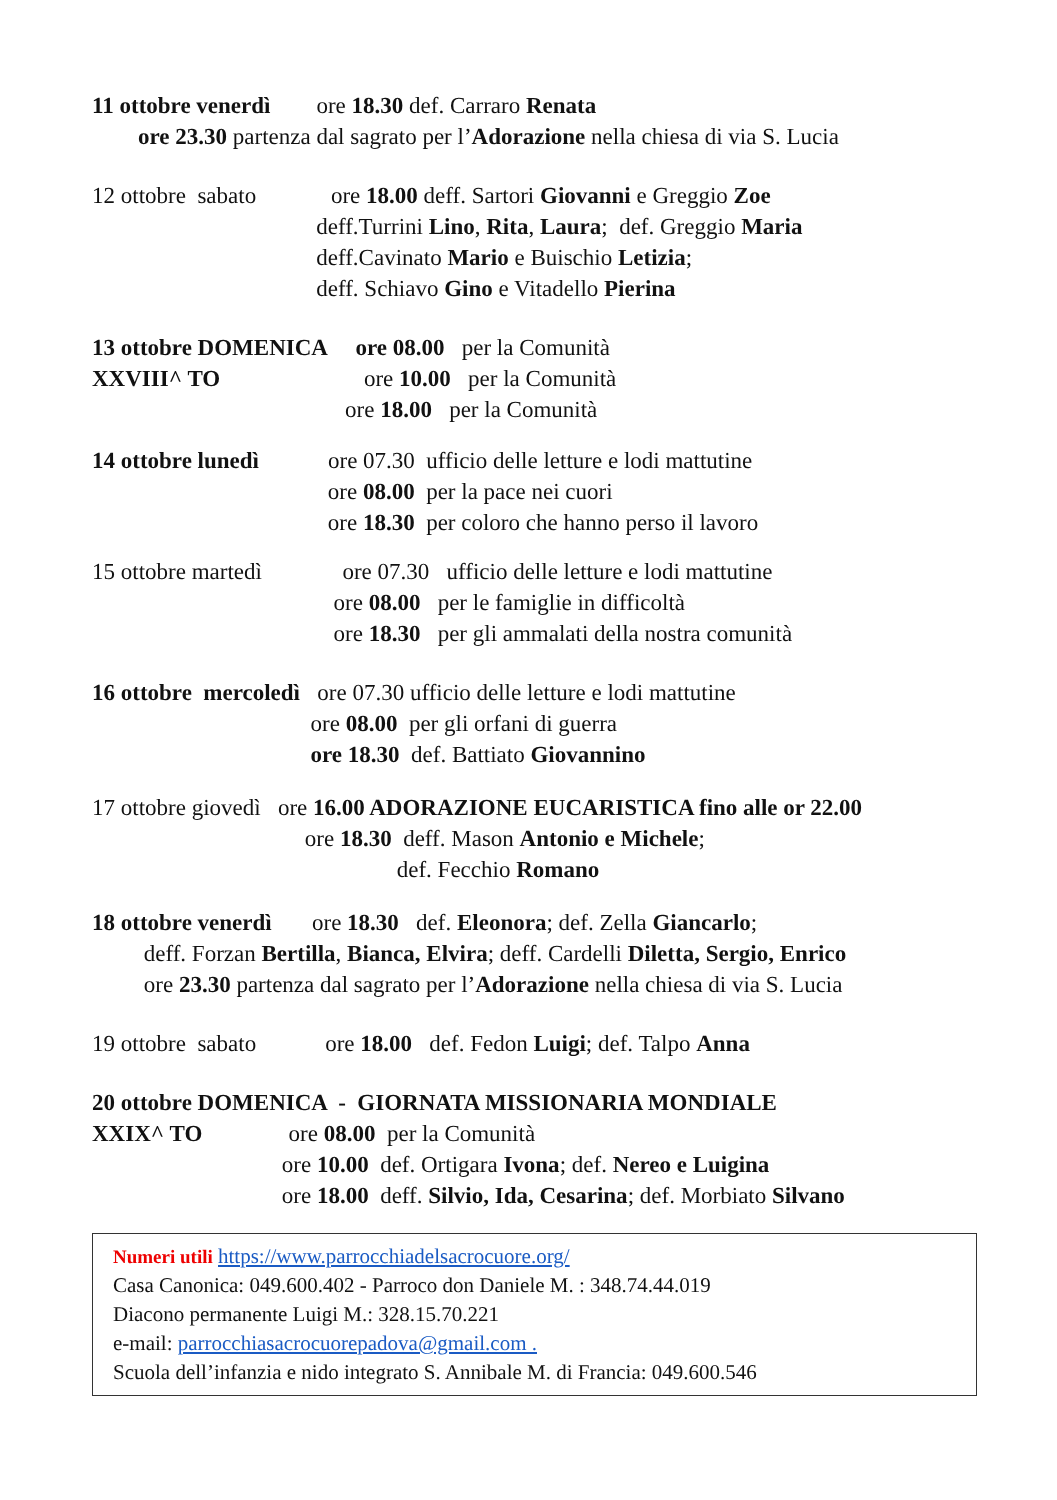11 ottobre venerdì ore 18.30 def. Carraro Renata
ore 23.30 partenza dal sagrato per l’Adorazione nella chiesa di via S. Lucia
12 ottobre sabato ore 18.00 deff. Sartori Giovanni e Greggio Zoe
deff.Turrini Lino, Rita, Laura; def. Greggio Maria
deff.Cavinato Mario e Buischio Letizia;
deff. Schiavo Gino e Vitadello Pierina
13 ottobre DOMENICA ore 08.00 per la Comunità
XXVIII^ TO ore 10.00 per la Comunità
ore 18.00 per la Comunità
14 ottobre lunedì ore 07.30 ufficio delle letture e lodi mattutine
ore 08.00 per la pace nei cuori
ore 18.30 per coloro che hanno perso il lavoro
15 ottobre martedì ore 07.30 ufficio delle letture e lodi mattutine
ore 08.00 per le famiglie in difficoltà
ore 18.30 per gli ammalati della nostra comunità
16 ottobre mercoledì ore 07.30 ufficio delle letture e lodi mattutine
ore 08.00 per gli orfani di guerra
ore 18.30 def. Battiato Giovannino
17 ottobre giovedì ore 16.00 ADORAZIONE EUCARISTICA fino alle or 22.00
ore 18.30 deff. Mason Antonio e Michele;
def. Fecchio Romano
18 ottobre venerdì ore 18.30 def. Eleonora; def. Zella Giancarlo;
deff. Forzan Bertilla, Bianca, Elvira; deff. Cardelli Diletta, Sergio, Enrico
ore 23.30 partenza dal sagrato per l’Adorazione nella chiesa di via S. Lucia
19 ottobre sabato ore 18.00 def. Fedon Luigi; def. Talpo Anna
20 ottobre DOMENICA - GIORNATA MISSIONARIA MONDIALE
XXIX^ TO ore 08.00 per la Comunità
ore 10.00 def. Ortigara Ivona; def. Nereo e Luigina
ore 18.00 deff. Silvio, Ida, Cesarina; def. Morbiato Silvano
Numeri utili https://www.parrocchiadelsacrocuore.org/
Casa Canonica: 049.600.402 - Parroco don Daniele M. : 348.74.44.019
Diacono permanente Luigi M.: 328.15.70.221
e-mail: parrocchiasacrocuorepadova@gmail.com .
Scuola dell’infanzia e nido integrato S. Annibale M. di Francia: 049.600.546